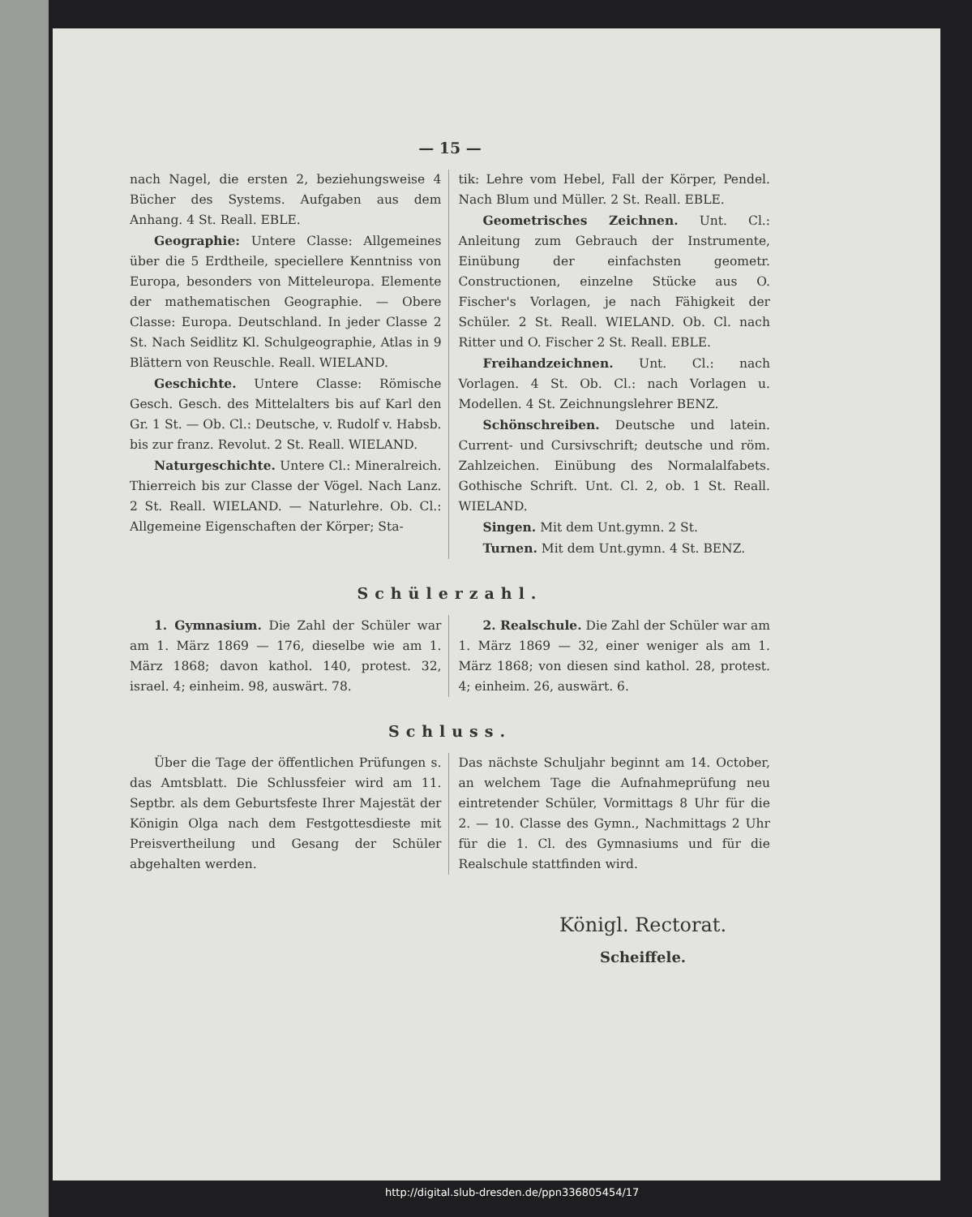— 15 —
nach Nagel, die ersten 2, beziehungsweise 4 Bücher des Systems. Aufgaben aus dem Anhang. 4 St. Reall. EBLE.
Geographie: Untere Classe: Allgemeines über die 5 Erdtheile, speciellere Kenntniss von Europa, besonders von Mitteleuropa. Elemente der mathematischen Geographie. — Obere Classe: Europa. Deutschland. In jeder Classe 2 St. Nach Seidlitz Kl. Schulgeographie, Atlas in 9 Blättern von Reuschle. Reall. WIELAND.
Geschichte. Untere Classe: Römische Gesch. Gesch. des Mittelalters bis auf Karl den Gr. 1 St. — Ob. Cl.: Deutsche, v. Rudolf v. Habsb. bis zur franz. Revolut. 2 St. Reall. WIELAND.
Naturgeschichte. Untere Cl.: Mineralreich. Thierreich bis zur Classe der Vögel. Nach Lanz. 2 St. Reall. WIELAND. — Naturlehre. Ob. Cl.: Allgemeine Eigenschaften der Körper; Sta-
tik: Lehre vom Hebel, Fall der Körper, Pendel. Nach Blum und Müller. 2 St. Reall. EBLE.
Geometrisches Zeichnen. Unt. Cl.: Anleitung zum Gebrauch der Instrumente, Einübung der einfachsten geometr. Constructionen, einzelne Stücke aus O. Fischer's Vorlagen, je nach Fähigkeit der Schüler. 2 St. Reall. WIELAND. Ob. Cl. nach Ritter und O. Fischer 2 St. Reall. EBLE.
Freihandzeichnen. Unt. Cl.: nach Vorlagen. 4 St. Ob. Cl.: nach Vorlagen u. Modellen. 4 St. Zeichnungslehrer BENZ.
Schönschreiben. Deutsche und latein. Current- und Cursivschrift; deutsche und röm. Zahlzeichen. Einübung des Normalalfabets. Gothische Schrift. Unt. Cl. 2, ob. 1 St. Reall. WIELAND.
Singen. Mit dem Unt.gymn. 2 St.
Turnen. Mit dem Unt.gymn. 4 St. BENZ.
Schülerzahl.
1. Gymnasium. Die Zahl der Schüler war am 1. März 1869 — 176, dieselbe wie am 1. März 1868; davon kathol. 140, protest. 32, israel. 4; einheim. 98, auswärt. 78.
2. Realschule. Die Zahl der Schüler war am 1. März 1869 — 32, einer weniger als am 1. März 1868; von diesen sind kathol. 28, protest. 4; einheim. 26, auswärt. 6.
Schluss.
Über die Tage der öffentlichen Prüfungen s. das Amtsblatt. Die Schlussfeier wird am 11. Septbr. als dem Geburtsfeste Ihrer Majestät der Königin Olga nach dem Festgottesdieste mit Preisvertheilung und Gesang der Schüler abgehalten werden.
Das nächste Schuljahr beginnt am 14. October, an welchem Tage die Aufnahmeprüfung neu eintretender Schüler, Vormittags 8 Uhr für die 2. — 10. Classe des Gymn., Nachmittags 2 Uhr für die 1. Cl. des Gymnasiums und für die Realschule stattfinden wird.
Königl. Rectorat.
Scheiffele.
http://digital.slub-dresden.de/ppn336805454/17